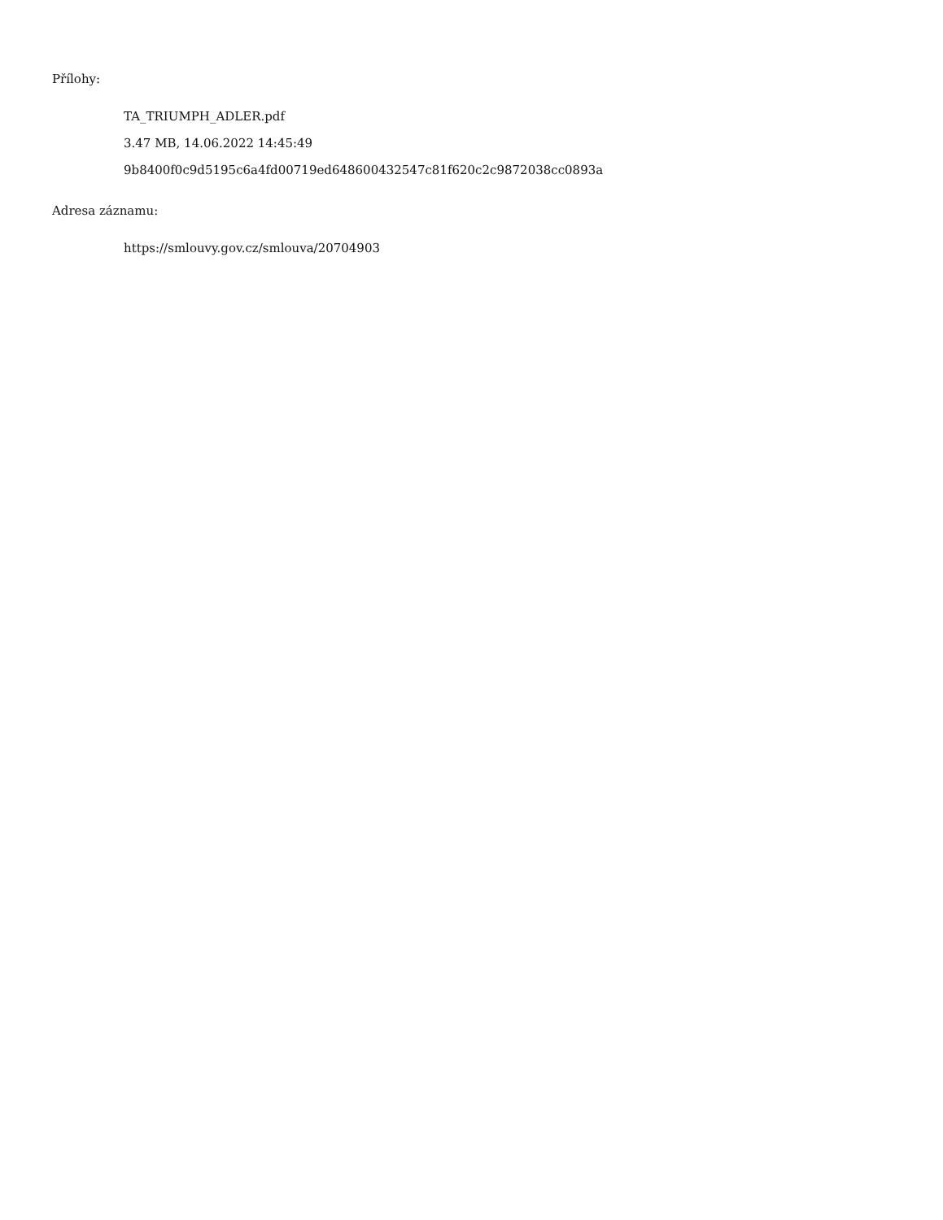Přílohy:
TA_TRIUMPH_ADLER.pdf
3.47 MB, 14.06.2022 14:45:49
9b8400f0c9d5195c6a4fd00719ed648600432547c81f620c2c9872038cc0893a
Adresa záznamu:
https://smlouvy.gov.cz/smlouva/20704903